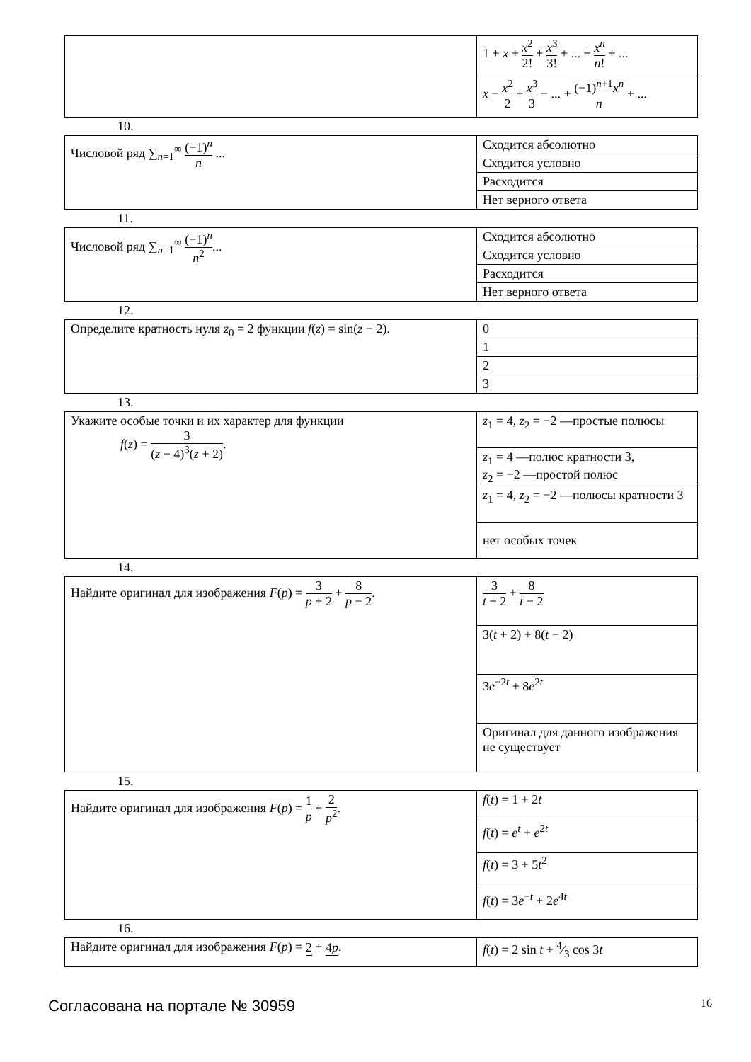| | 1 + x + x<sup>2</sup> 2! + x<sup>3</sup> 3! + ... + x<sup>n</sup> n ! + ... |
| | x − x<sup>2</sup> 2 + x<sup>3</sup> 3 − ... + (−1)<sup>n+1</sup> x<sup>n</sup> n + ... |
10.
| Числовой ряд ∑<sub>n=1</sub><sup>∞</sup> (−1)<sup>n</sup> n ... | Сходится абсолютно |
| | Сходится условно |
| | Расходится |
| | Нет верного ответа |
11.
| Числовой ряд ∑<sub>n=1</sub><sup>∞</sup> (−1)<sup>n</sup> n<sup>2</sup> ... | Сходится абсолютно |
| | Сходится условно |
| | Расходится |
| | Нет верного ответа |
12.
| Определите кратность нуля z<sub>0</sub> = 2 функции f ( z ) = sin( z − 2). | 0 |
| | 1 |
| | 2 |
| | 3 |
13.
| Укажите особые точки и их характер для функции f ( z ) = 3 ( z − 4)<sup>3</sup>( z + 2) . | z<sub>1</sub> = 4, z<sub>2</sub> = −2 —простые полюсы |
| | z<sub>1</sub> = 4 —полюс кратности 3, z<sub>2</sub> = −2 —простой полюс |
| | z<sub>1</sub> = 4, z<sub>2</sub> = −2 —полюсы кратности 3 |
| | нет особых точек |
14.
| Найдите оригинал для изображения F ( p ) = 3 p + 2 + 8 p − 2 . | 3 t + 2 + 8 t − 2 |
| | 3( t + 2) + 8( t − 2) |
| | 3 e<sup>−2t</sup> + 8 e<sup>2t</sup> |
| | Оригинал для данного изображения не существует |
15.
| Найдите оригинал для изображения F ( p ) = 1 p + 2 p<sup>2</sup> . | f ( t ) = 1 + 2 t |
| | f ( t ) = e<sup>t</sup> + e<sup>2t</sup> |
| | f ( t ) = 3 + 5 t<sup>2</sup> |
| | f ( t ) = 3 e<sup>−t</sup> + 2 e<sup>4t</sup> |
16.
| Найдите оригинал для изображения F ( p ) = 2 + 4 p . | f ( t ) = 2 sin t + 4⁄3 cos 3 t |
Согласована на портале № 30959 16